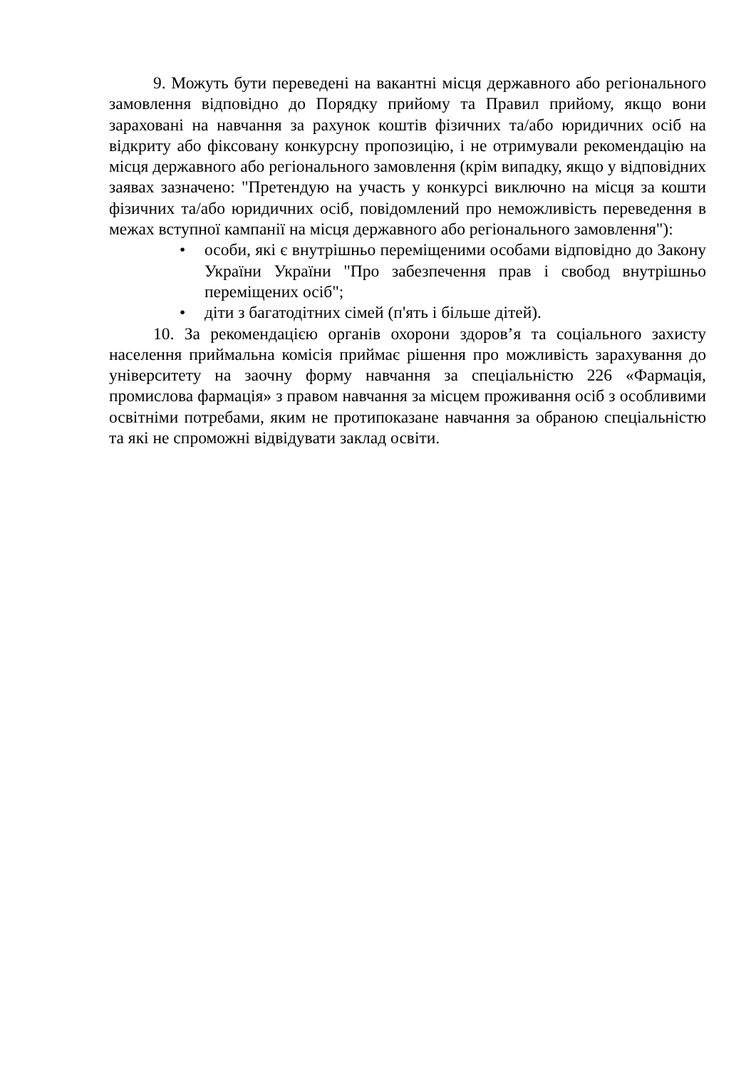9. Можуть бути переведені на вакантні місця державного або регіонального замовлення відповідно до Порядку прийому та Правил прийому, якщо вони зараховані на навчання за рахунок коштів фізичних та/або юридичних осіб на відкриту або фіксовану конкурсну пропозицію, і не отримували рекомендацію на місця державного або регіонального замовлення (крім випадку, якщо у відповідних заявах зазначено: "Претендую на участь у конкурсі виключно на місця за кошти фізичних та/або юридичних осіб, повідомлений про неможливість переведення в межах вступної кампанії на місця державного або регіонального замовлення"):
• особи, які є внутрішньо переміщеними особами відповідно до Закону України України "Про забезпечення прав і свобод внутрішньо переміщених осіб";
• діти з багатодітних сімей (п'ять і більше дітей).
10. За рекомендацією органів охорони здоров’я та соціального захисту населення приймальна комісія приймає рішення про можливість зарахування до університету на заочну форму навчання за спеціальністю 226 «Фармація, промислова фармація» з правом навчання за місцем проживання осіб з особливими освітніми потребами, яким не протипоказане навчання за обраною спеціальністю та які не спроможні відвідувати заклад освіти.